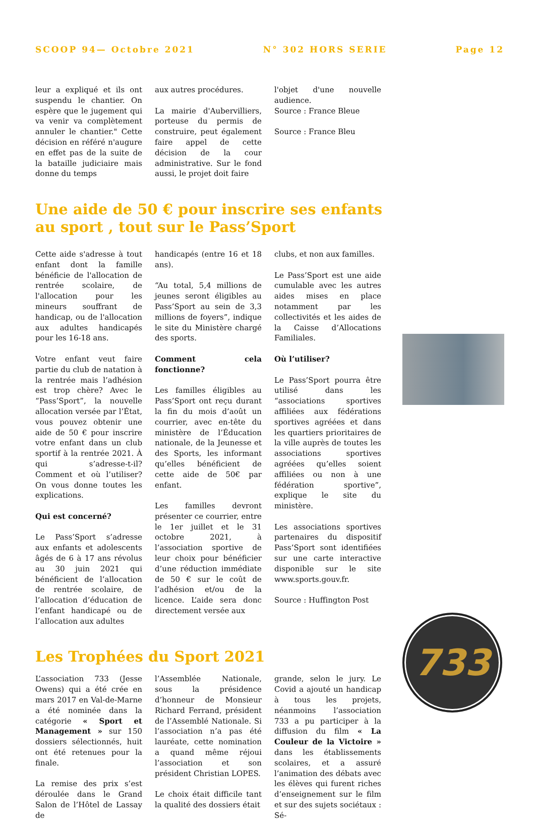SCOOP 94— Octobre 2021 N° 302 HORS SERIE Page 12
leur a expliqué et ils ont suspendu le chantier. On espère que le jugement qui va venir va complètement annuler le chantier." Cette décision en référé n'augure en effet pas de la suite de la bataille judiciaire mais donne du temps
aux autres procédures.
La mairie d'Aubervilliers, porteuse du permis de construire, peut également faire appel de cette décision de la cour administrative. Sur le fond aussi, le projet doit faire
l'objet d'une nouvelle audience.
Source : France Bleue
Source : France Bleu
Une aide de 50 € pour inscrire ses enfants au sport , tout sur le Pass’Sport
Cette aide s'adresse à tout enfant dont la famille bénéficie de l'allocation de rentrée scolaire, de l'allocation pour les mineurs souffrant de handicap, ou de l'allocation aux adultes handicapés pour les 16-18 ans.
Votre enfant veut faire partie du club de natation à la rentrée mais l’adhésion est trop chère? Avec le “Pass’Sport”, la nouvelle allocation versée par l’État, vous pouvez obtenir une aide de 50 € pour inscrire votre enfant dans un club sportif à la rentrée 2021. À qui s’adresse-t-il? Comment et où l’utiliser? On vous donne toutes les explications.
Qui est concerné?
Le Pass’Sport s’adresse aux enfants et adolescents âgés de 6 à 17 ans révolus au 30 juin 2021 qui bénéficient de l’allocation de rentrée scolaire, de l’allocation d’éducation de l’enfant handicapé ou de l’allocation aux adultes
handicapés (entre 16 et 18 ans).
“Au total, 5,4 millions de jeunes seront éligibles au Pass’Sport au sein de 3,3 millions de foyers”, indique le site du Ministère chargé des sports.
Comment cela fonctionne?
Les familles éligibles au Pass’Sport ont reçu durant la fin du mois d’août un courrier, avec en-tête du ministère de l’Éducation nationale, de la Jeunesse et des Sports, les informant qu’elles bénéficient de cette aide de 50€ par enfant.
Les familles devront présenter ce courrier, entre le 1er juillet et le 31 octobre 2021, à l’association sportive de leur choix pour bénéficier d’une réduction immédiate de 50 € sur le coût de l’adhésion et/ou de la licence. L’aide sera donc directement versée aux
clubs, et non aux familles.
Le Pass’Sport est une aide cumulable avec les autres aides mises en place notamment par les collectivités et les aides de la Caisse d’Allocations Familiales.
Où l’utiliser?
Le Pass’Sport pourra être utilisé dans les “associations sportives affiliées aux fédérations sportives agréées et dans les quartiers prioritaires de la ville auprès de toutes les associations sportives agréées qu’elles soient affiliées ou non à une fédération sportive”, explique le site du ministère.
Les associations sportives partenaires du dispositif Pass’Sport sont identifiées sur une carte interactive disponible sur le site www.sports.gouv.fr.
Source : Huffington Post
Les Trophées du Sport 2021
L’association 733 (Jesse Owens) qui a été crée en mars 2017 en Val-de-Marne a été nominée dans la catégorie « Sport et Management » sur 150 dossiers sélectionnés, huit ont été retenues pour la finale.
La remise des prix s’est déroulée dans le Grand Salon de l’Hôtel de Lassay de
l’Assemblée Nationale, sous la présidence d’honneur de Monsieur Richard Ferrand, président de l’Assemblé Nationale. Si l’association n’a pas été lauréate, cette nomination a quand même réjoui l’association et son président Christian LOPES.
Le choix était difficile tant la qualité des dossiers était
grande, selon le jury. Le Covid a ajouté un handicap à tous les projets, néanmoins l’association 733 a pu participer à la diffusion du film « La Couleur de la Victoire » dans les établissements scolaires, et a assuré l’animation des débats avec les élèves qui furent riches d’enseignement sur le film et sur des sujets sociétaux : Sé-
733